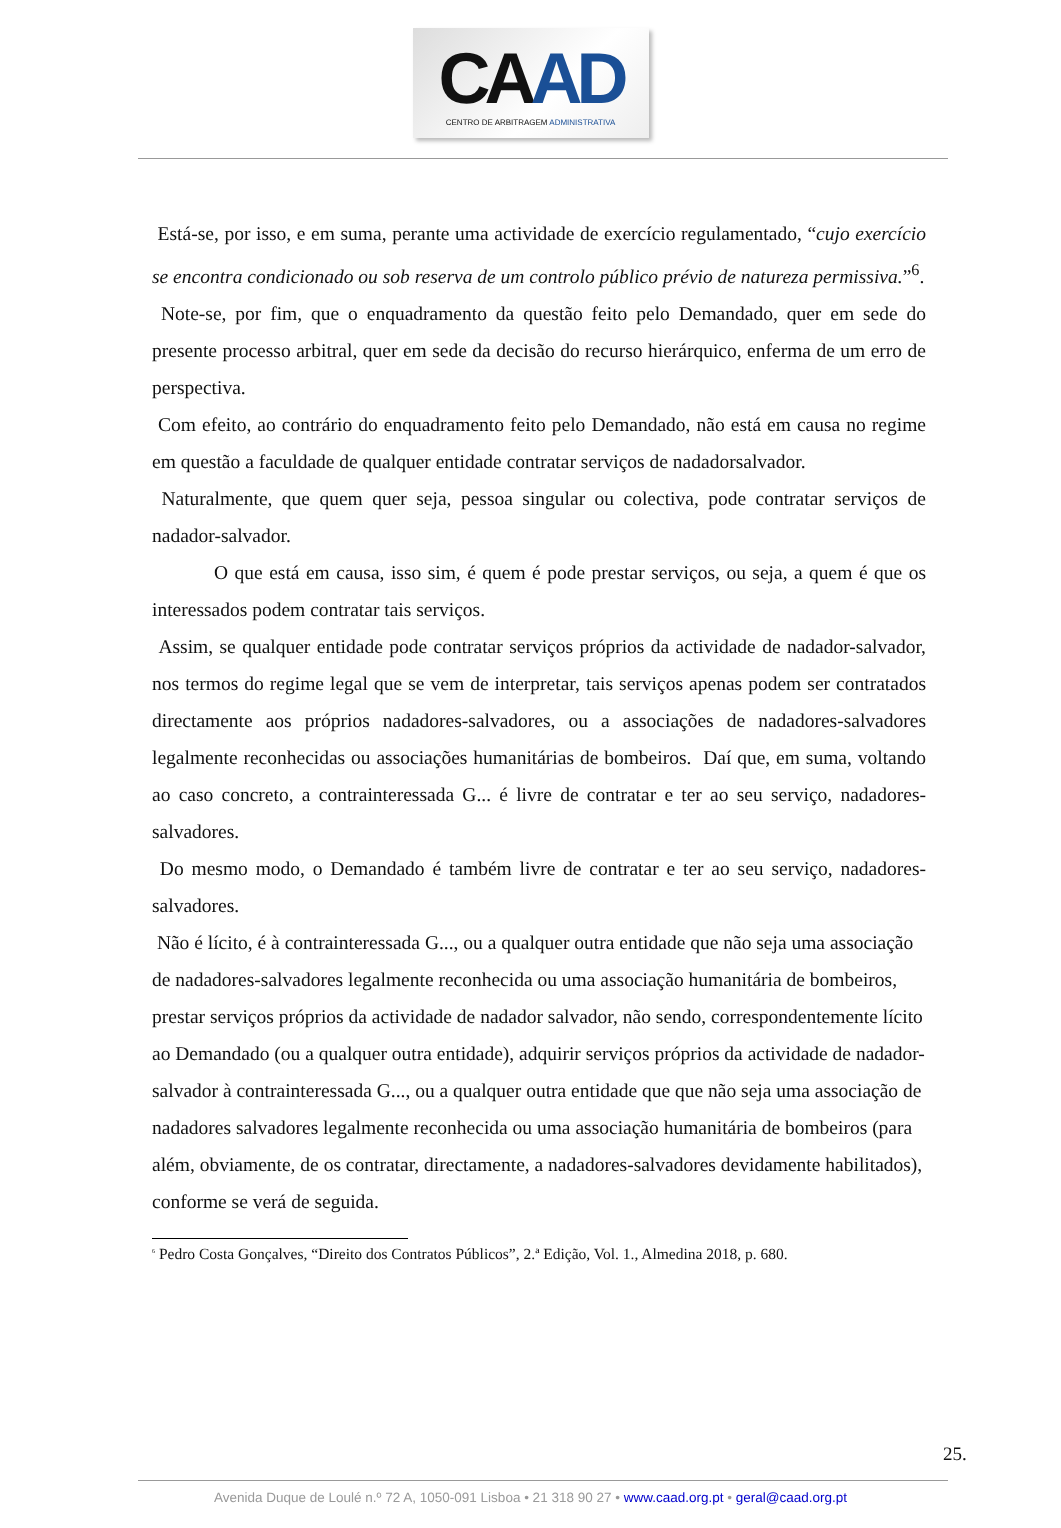CAAD
CENTRO DE ARBITRAGEM ADMINISTRATIVA
Está-se, por isso, e em suma, perante uma actividade de exercício regulamentado, “cujo exercício se encontra condicionado ou sob reserva de um controlo público prévio de natureza permissiva.”<sup>6</sup>.
Note-se, por fim, que o enquadramento da questão feito pelo Demandado, quer em sede do presente processo arbitral, quer em sede da decisão do recurso hierárquico, enferma de um erro de perspectiva.
Com efeito, ao contrário do enquadramento feito pelo Demandado, não está em causa no regime em questão a faculdade de qualquer entidade contratar serviços de nadadorsalvador.
Naturalmente, que quem quer seja, pessoa singular ou colectiva, pode contratar serviços de nadador-salvador.
O que está em causa, isso sim, é quem é pode prestar serviços, ou seja, a quem é que os interessados podem contratar tais serviços.
Assim, se qualquer entidade pode contratar serviços próprios da actividade de nadador-salvador, nos termos do regime legal que se vem de interpretar, tais serviços apenas podem ser contratados directamente aos próprios nadadores-salvadores, ou a associações de nadadores-salvadores legalmente reconhecidas ou associações humanitárias de bombeiros. Daí que, em suma, voltando ao caso concreto, a contrainteressada G... é livre de contratar e ter ao seu serviço, nadadores-salvadores.
Do mesmo modo, o Demandado é também livre de contratar e ter ao seu serviço, nadadores-salvadores.
Não é lícito, é à contrainteressada G..., ou a qualquer outra entidade que não seja uma associação de nadadores-salvadores legalmente reconhecida ou uma associação humanitária de bombeiros, prestar serviços próprios da actividade de nadador salvador, não sendo, correspondentemente lícito ao Demandado (ou a qualquer outra entidade), adquirir serviços próprios da actividade de nadador-salvador à contrainteressada G..., ou a qualquer outra entidade que que não seja uma associação de nadadores salvadores legalmente reconhecida ou uma associação humanitária de bombeiros (para além, obviamente, de os contratar, directamente, a nadadores-salvadores devidamente habilitados), conforme se verá de seguida.
<sup>6</sup> Pedro Costa Gonçalves, “Direito dos Contratos Públicos”, 2.ª Edição, Vol. 1., Almedina 2018, p. 680.
25.
Avenida Duque de Loulé n.º 72 A, 1050-091 Lisboa • 21 318 90 27 • www.caad.org.pt • geral@caad.org.pt